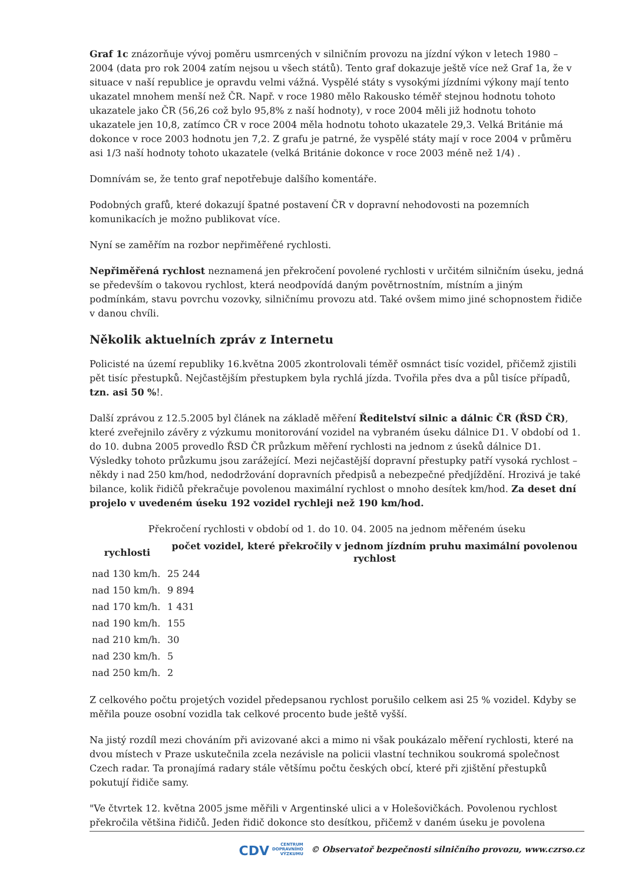Graf 1c znázorňuje vývoj poměru usmrcených v silničním provozu na jízdní výkon v letech 1980 – 2004 (data pro rok 2004 zatím nejsou u všech států). Tento graf dokazuje ještě více než Graf 1a, že v situace v naší republice je opravdu velmi vážná. Vyspělé státy s vysokými jízdními výkony mají tento ukazatel mnohem menší než ČR. Např. v roce 1980 mělo Rakousko téměř stejnou hodnotu tohoto ukazatele jako ČR (56,26 což bylo 95,8% z naší hodnoty), v roce 2004 měli již hodnotu tohoto ukazatele jen 10,8, zatímco ČR v roce 2004 měla hodnotu tohoto ukazatele 29,3. Velká Británie má dokonce v roce 2003 hodnotu jen 7,2. Z grafu je patrné, že vyspělé státy mají v roce 2004 v průměru asi 1/3 naší hodnoty tohoto ukazatele (velká Británie dokonce v roce 2003 méně než 1/4) .
Domnívám se, že tento graf nepotřebuje dalšího komentáře.
Podobných grafů, které dokazují špatné postavení ČR v dopravní nehodovosti na pozemních komunikacích je možno publikovat více.
Nyní se zaměřím na rozbor nepřiměřené rychlosti.
Nepřiměřená rychlost neznamená jen překročení povolené rychlosti v určitém silničním úseku, jedná se především o takovou rychlost, která neodpovídá daným povětrnostním, místním a jiným podmínkám, stavu povrchu vozovky, silničnímu provozu atd. Také ovšem mimo jiné schopnostem řidiče v danou chvíli.
Několik aktuelních zpráv z Internetu
Policisté na území republiky 16.května 2005 zkontrolovali téměř osmnáct tisíc vozidel, přičemž zjistili pět tisíc přestupků. Nejčastějším přestupkem byla rychlá jízda. Tvořila přes dva a půl tisíce případů, tzn. asi 50 %!.
Další zprávou z 12.5.2005 byl článek na základě měření Ředitelství silnic a dálnic ČR (ŘSD ČR), které zveřejnilo závěry z výzkumu monitorování vozidel na vybraném úseku dálnice D1. V období od 1. do 10. dubna 2005 provedlo ŘSD ČR průzkum měření rychlosti na jednom z úseků dálnice D1. Výsledky tohoto průzkumu jsou zarážející. Mezi nejčastější dopravní přestupky patří vysoká rychlost – někdy i nad 250 km/hod, nedodržování dopravních předpisů a nebezpečné předjíždění. Hrozivá je také bilance, kolik řidičů překračuje povolenou maximální rychlost o mnoho desítek km/hod. Za deset dní projelo v uvedeném úseku 192 vozidel rychleji než 190 km/hod.
Překročení rychlosti v období od 1. do 10. 04. 2005 na jednom měřeném úseku
| rychlosti | počet vozidel, které překročily v jednom jízdním pruhu maximální povolenou rychlost |
| --- | --- |
| nad 130 km/h. | 25 244 |
| nad 150 km/h. | 9 894 |
| nad 170 km/h. | 1 431 |
| nad 190 km/h. | 155 |
| nad 210 km/h. | 30 |
| nad 230 km/h. | 5 |
| nad 250 km/h. | 2 |
Z celkového počtu projetých vozidel předepsanou rychlost porušilo celkem asi 25 % vozidel. Kdyby se měřila pouze osobní vozidla tak celkové procento bude ještě vyšší.
Na jistý rozdíl mezi chováním při avizované akci a mimo ni však poukázalo měření rychlosti, které na dvou místech v Praze uskutečnila zcela nezávisle na policii vlastní technikou soukromá společnost Czech radar. Ta pronajímá radary stále většímu počtu českých obcí, které při zjištění přestupků pokutují řidiče samy.
"Ve čtvrtek 12. května 2005 jsme měřili v Argentinské ulici a v Holešovičkách. Povolenou rychlost překročila většina řidičů. Jeden řidič dokonce sto desítkou, přičemž v daném úseku je povolena
CDV CENTRUM
DOPRAVNÍHO
VÝZKUMU © Observatoř bezpečnosti silničního provozu, www.czrso.cz